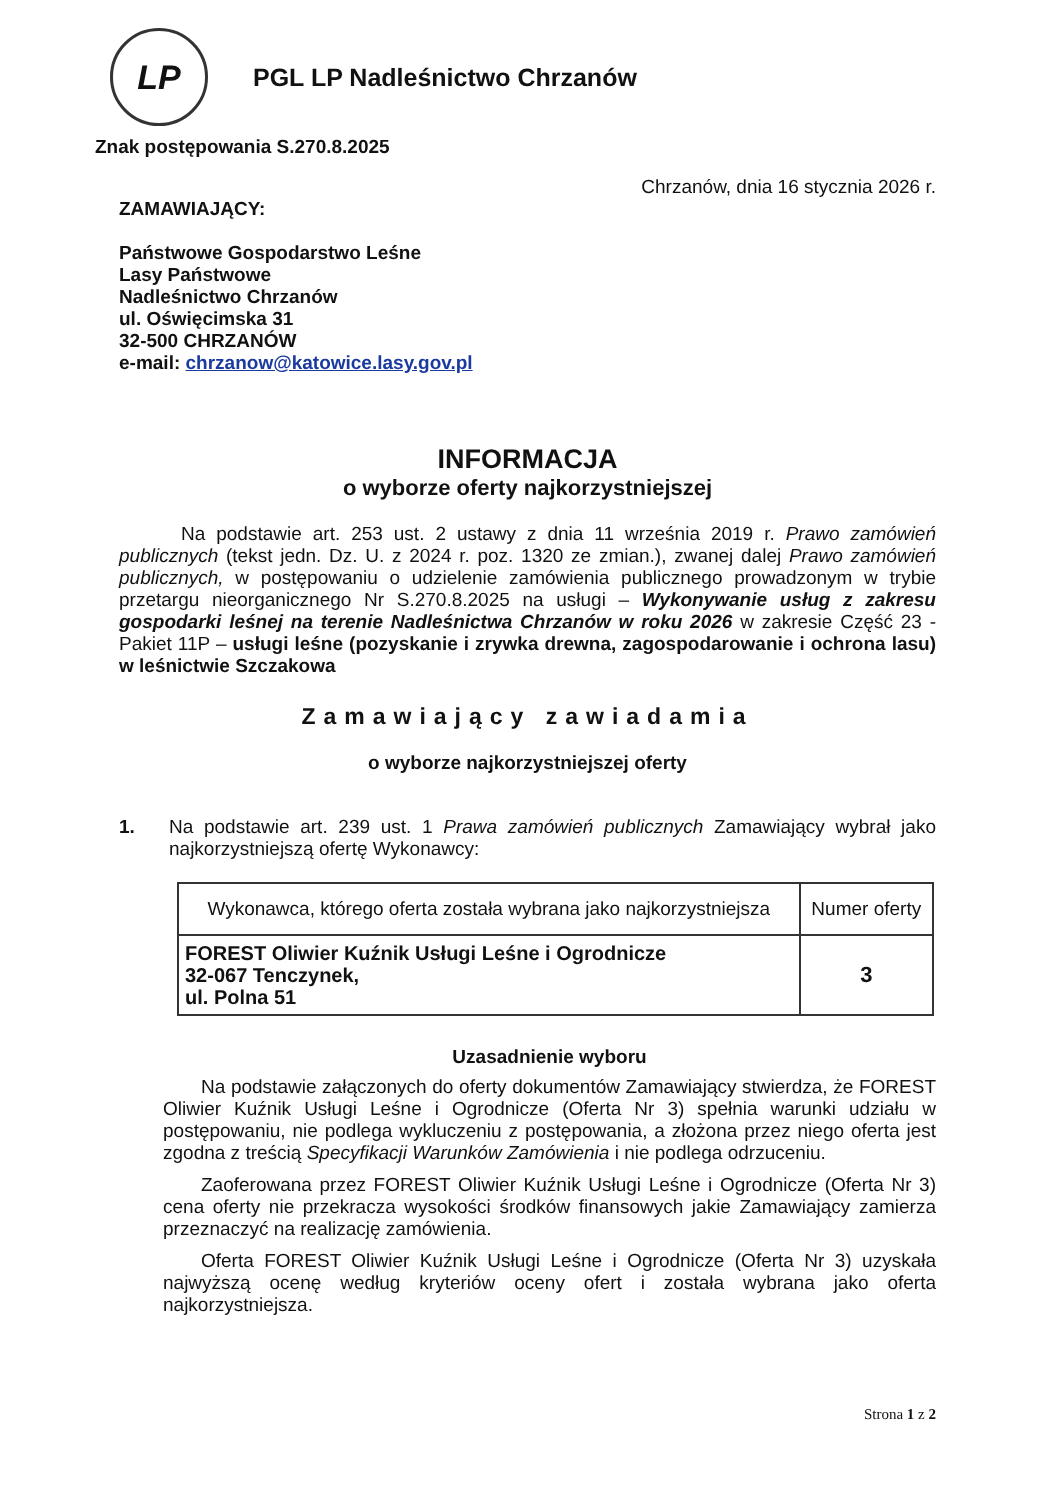LP
PGL LP Nadleśnictwo Chrzanów
Znak postępowania S.270.8.2025
Chrzanów, dnia 16 stycznia 2026 r.
ZAMAWIAJĄCY:
Państwowe Gospodarstwo Leśne
Lasy Państwowe
Nadleśnictwo Chrzanów
ul. Oświęcimska 31
32-500 CHRZANÓW
e-mail: chrzanow@katowice.lasy.gov.pl
INFORMACJA
o wyborze oferty najkorzystniejszej
Na podstawie art. 253 ust. 2 ustawy z dnia 11 września 2019 r. Prawo zamówień publicznych (tekst jedn. Dz. U. z 2024 r. poz. 1320 ze zmian.), zwanej dalej Prawo zamówień publicznych, w postępowaniu o udzielenie zamówienia publicznego prowadzonym w trybie przetargu nieorganicznego Nr S.270.8.2025 na usługi – Wykonywanie usług z zakresu gospodarki leśnej na terenie Nadleśnictwa Chrzanów w roku 2026 w zakresie Część 23 - Pakiet 11P – usługi leśne (pozyskanie i zrywka drewna, zagospodarowanie i ochrona lasu) w leśnictwie Szczakowa
Zamawiający zawiadamia
o wyborze najkorzystniejszej oferty
1.
Na podstawie art. 239 ust. 1 Prawa zamówień publicznych Zamawiający wybrał jako najkorzystniejszą ofertę Wykonawcy:
| Wykonawca, którego oferta została wybrana jako najkorzystniejsza | Numer oferty |
| --- | --- |
| FOREST Oliwier Kuźnik Usługi Leśne i Ogrodnicze 32-067 Tenczynek, ul. Polna 51 | 3 |
Uzasadnienie wyboru
Na podstawie załączonych do oferty dokumentów Zamawiający stwierdza, że FOREST Oliwier Kuźnik Usługi Leśne i Ogrodnicze (Oferta Nr 3) spełnia warunki udziału w postępowaniu, nie podlega wykluczeniu z postępowania, a złożona przez niego oferta jest zgodna z treścią Specyfikacji Warunków Zamówienia i nie podlega odrzuceniu.
Zaoferowana przez FOREST Oliwier Kuźnik Usługi Leśne i Ogrodnicze (Oferta Nr 3) cena oferty nie przekracza wysokości środków finansowych jakie Zamawiający zamierza przeznaczyć na realizację zamówienia.
Oferta FOREST Oliwier Kuźnik Usługi Leśne i Ogrodnicze (Oferta Nr 3) uzyskała najwyższą ocenę według kryteriów oceny ofert i została wybrana jako oferta najkorzystniejsza.
Strona 1 z 2